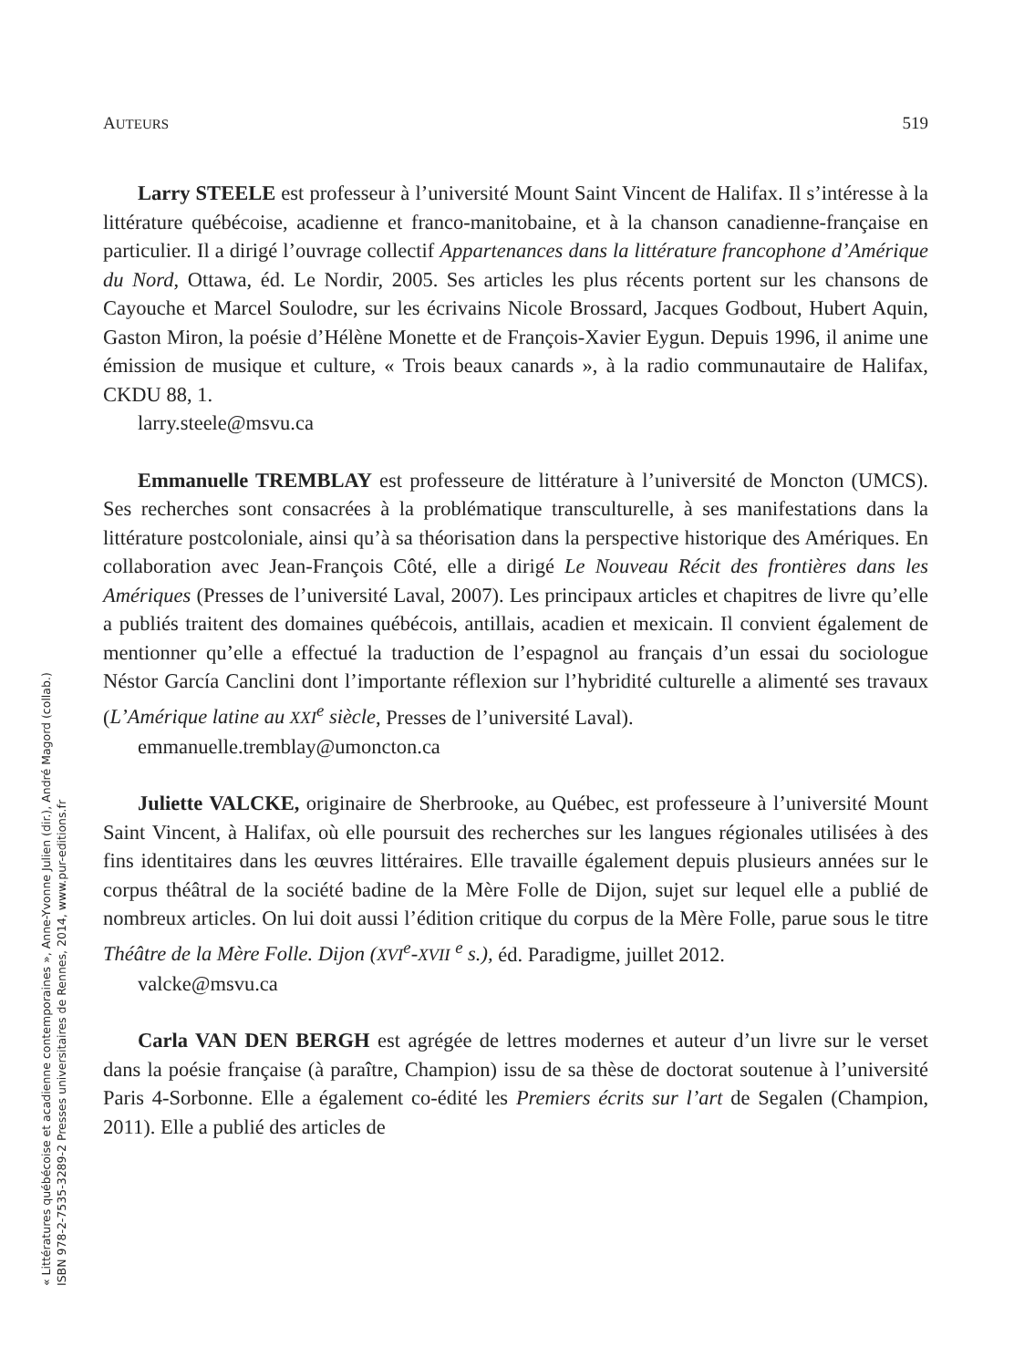AUTEURS 519
Larry STEELE est professeur à l’université Mount Saint Vincent de Halifax. Il s’intéresse à la littérature québécoise, acadienne et franco-manitobaine, et à la chanson canadienne-française en particulier. Il a dirigé l’ouvrage collectif Appartenances dans la littérature francophone d’Amérique du Nord, Ottawa, éd. Le Nordir, 2005. Ses articles les plus récents portent sur les chansons de Cayouche et Marcel Soulodre, sur les écrivains Nicole Brossard, Jacques Godbout, Hubert Aquin, Gaston Miron, la poésie d’Hélène Monette et de François-Xavier Eygun. Depuis 1996, il anime une émission de musique et culture, « Trois beaux canards », à la radio communautaire de Halifax, CKDU 88, 1.
larry.steele@msvu.ca
Emmanuelle TREMBLAY est professeure de littérature à l’université de Moncton (UMCS). Ses recherches sont consacrées à la problématique transculturelle, à ses manifestations dans la littérature postcoloniale, ainsi qu’à sa théorisation dans la perspective historique des Amériques. En collaboration avec Jean-François Côté, elle a dirigé Le Nouveau Récit des frontières dans les Amériques (Presses de l’université Laval, 2007). Les principaux articles et chapitres de livre qu’elle a publiés traitent des domaines québécois, antillais, acadien et mexicain. Il convient également de mentionner qu’elle a effectué la traduction de l’espagnol au français d’un essai du sociologue Néstor García Canclini dont l’importante réflexion sur l’hybridité culturelle a alimenté ses travaux (L’Amérique latine au XXI<sup>e</sup> siècle, Presses de l’université Laval).
emmanuelle.tremblay@umoncton.ca
Juliette VALCKE, originaire de Sherbrooke, au Québec, est professeure à l’université Mount Saint Vincent, à Halifax, où elle poursuit des recherches sur les langues régionales utilisées à des fins identitaires dans les œuvres littéraires. Elle travaille également depuis plusieurs années sur le corpus théâtral de la société badine de la Mère Folle de Dijon, sujet sur lequel elle a publié de nombreux articles. On lui doit aussi l’édition critique du corpus de la Mère Folle, parue sous le titre Théâtre de la Mère Folle. Dijon (XVI<sup>e</sup>-XVII <sup>e</sup> s.), éd. Paradigme, juillet 2012.
valcke@msvu.ca
Carla VAN DEN BERGH est agrégée de lettres modernes et auteur d’un livre sur le verset dans la poésie française (à paraître, Champion) issu de sa thèse de doctorat soutenue à l’université Paris 4-Sorbonne. Elle a également co-édité les Premiers écrits sur l’art de Segalen (Champion, 2011). Elle a publié des articles de
« Littératures québécoise et acadienne contemporaines », Anne-Yvonne Julien (dir.), André Magord (collab.)
ISBN 978-2-7535-3289-2 Presses universitaires de Rennes, 2014, www.pur-editions.fr